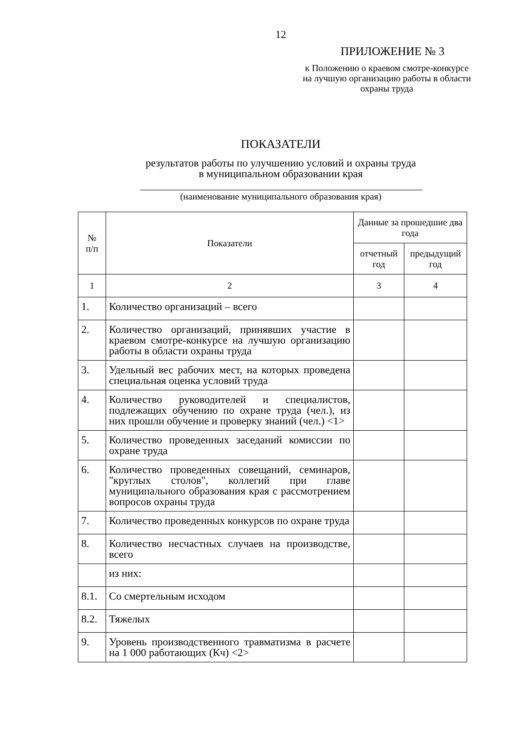12
ПРИЛОЖЕНИЕ № 3
к Положению о краевом смотре-конкурсе на лучшую организацию работы в области охраны труда
ПОКАЗАТЕЛИ
результатов работы по улучшению условий и охраны труда
в муниципальном образовании края
(наименование муниципального образования края)
| № п/п | Показатели | Данные за прошедшие два года | |
| --- | --- | --- | --- |
| | | отчетный год | предыдущий год |
| 1 | 2 | 3 | 4 |
| 1. | Количество организаций – всего | | |
| 2. | Количество организаций, принявших участие в краевом смотре-конкурсе на лучшую организацию работы в области охраны труда | | |
| 3. | Удельный вес рабочих мест, на которых проведена специальная оценка условий труда | | |
| 4. | Количество руководителей и специалистов, подлежащих обучению по охране труда (чел.), из них прошли обучение и проверку знаний (чел.) <1> | | |
| 5. | Количество проведенных заседаний комиссии по охране труда | | |
| 6. | Количество проведенных совещаний, семинаров, "круглых столов", коллегий при главе муниципального образования края с рассмотрением вопросов охраны труда | | |
| 7. | Количество проведенных конкурсов по охране труда | | |
| 8. | Количество несчастных случаев на производстве, всего | | |
| | из них: | | |
| 8.1. | Со смертельным исходом | | |
| 8.2. | Тяжелых | | |
| 9. | Уровень производственного травматизма в расчете на 1 000 работающих (Кч) <2> | | |